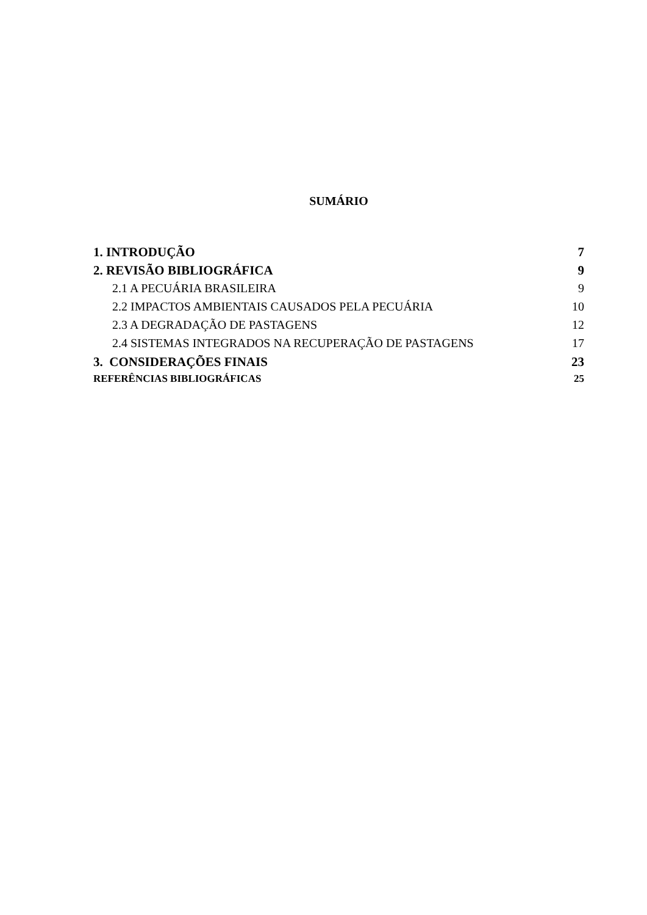SUMÁRIO
1. INTRODUÇÃO 7
2. REVISÃO BIBLIOGRÁFICA 9
2.1 A PECUÁRIA BRASILEIRA 9
2.2 IMPACTOS AMBIENTAIS CAUSADOS PELA PECUÁRIA 10
2.3 A DEGRADAÇÃO DE PASTAGENS 12
2.4 SISTEMAS INTEGRADOS NA RECUPERAÇÃO DE PASTAGENS 17
3. CONSIDERAÇÕES FINAIS 23
REFERÊNCIAS BIBLIOGRÁFICAS 25